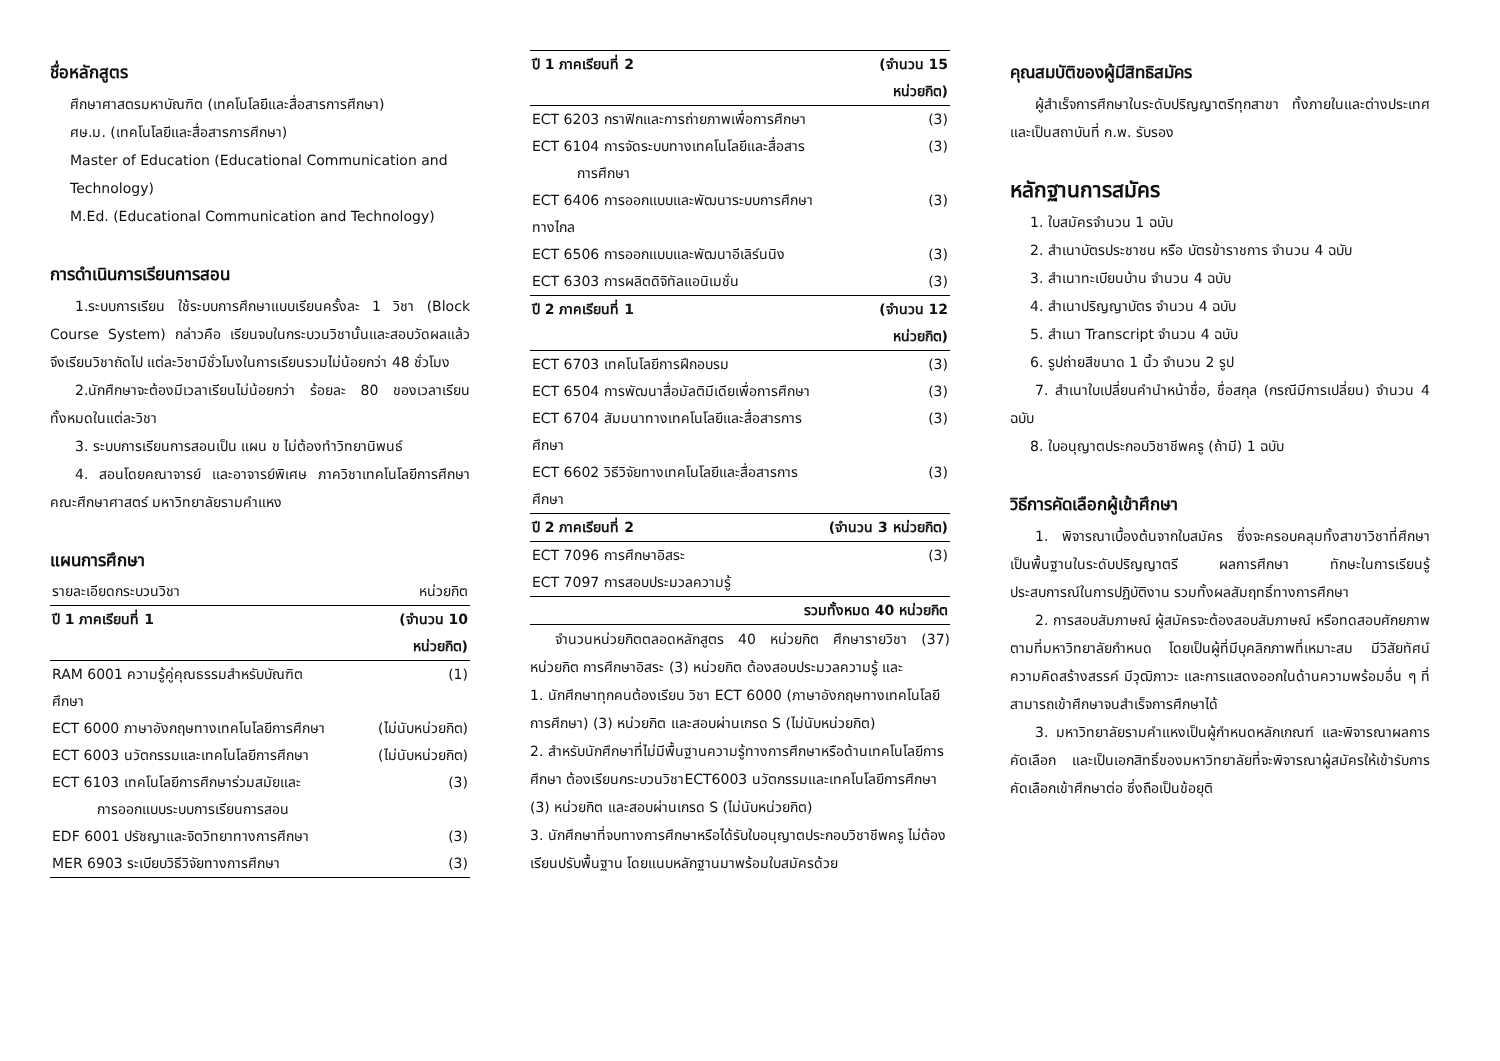ชื่อหลักสูตร
ศึกษาศาสตรมหาบัณฑิต (เทคโนโลยีและสื่อสารการศึกษา)
ศษ.ม. (เทคโนโลยีและสื่อสารการศึกษา)
Master of Education (Educational Communication and Technology)
M.Ed. (Educational Communication and Technology)
การดำเนินการเรียนการสอน
1.ระบบการเรียน ใช้ระบบการศึกษาแบบเรียนครั้งละ 1 วิชา (Block Course System) กล่าวคือ เรียนจบในกระบวนวิชานั้นและสอบวัดผลแล้วจึงเรียนวิชาถัดไป แต่ละวิชามีชั่วโมงในการเรียนรวมไม่น้อยกว่า 48 ชั่วโมง
2.นักศึกษาจะต้องมีเวลาเรียนไม่น้อยกว่า ร้อยละ 80 ของเวลาเรียนทั้งหมดในแต่ละวิชา
3. ระบบการเรียนการสอนเป็น แผน ข ไม่ต้องทำวิทยานิพนธ์
4. สอนโดยคณาจารย์ และอาจารย์พิเศษ ภาควิชาเทคโนโลยีการศึกษา คณะศึกษาศาสตร์ มหาวิทยาลัยรามคำแหง
แผนการศึกษา
| รายละเอียดกระบวนวิชา | หน่วยกิต |
| ปี 1 ภาคเรียนที่ 1 | (จำนวน 10 หน่วยกิต) |
| RAM 6001 ความรู้คู่คุณธรรมสำหรับบัณฑิตศึกษา | (1) |
| ECT 6000 ภาษาอังกฤษทางเทคโนโลยีการศึกษา | (ไม่นับหน่วยกิต) |
| ECT 6003 นวัตกรรมและเทคโนโลยีการศึกษา | (ไม่นับหน่วยกิต) |
| ECT 6103 เทคโนโลยีการศึกษาร่วมสมัยและ การออกแบบระบบการเรียนการสอน | (3) |
| EDF 6001 ปรัชญาและจิตวิทยาทางการศึกษา | (3) |
| MER 6903 ระเบียบวิธีวิจัยทางการศึกษา | (3) |
| ปี 1 ภาคเรียนที่ 2 | (จำนวน 15 หน่วยกิต) |
| --- | --- |
| ECT 6203 กราฟิกและการถ่ายภาพเพื่อการศึกษา | (3) |
| ECT 6104 การจัดระบบทางเทคโนโลยีและสื่อสาร การศึกษา | (3) |
| ECT 6406 การออกแบบและพัฒนาระบบการศึกษาทางไกล | (3) |
| ECT 6506 การออกแบบและพัฒนาอีเลิร์นนิง | (3) |
| ECT 6303 การผลิตดิจิทัลแอนิเมชั่น | (3) |
| ปี 2 ภาคเรียนที่ 1 | (จำนวน 12 หน่วยกิต) |
| ECT 6703 เทคโนโลยีการฝึกอบรม | (3) |
| ECT 6504 การพัฒนาสื่อมัลติมีเดียเพื่อการศึกษา | (3) |
| ECT 6704 สัมมนาทางเทคโนโลยีและสื่อสารการศึกษา | (3) |
| ECT 6602 วิธีวิจัยทางเทคโนโลยีและสื่อสารการศึกษา | (3) |
| ปี 2 ภาคเรียนที่ 2 | (จำนวน 3 หน่วยกิต) |
| ECT 7096 การศึกษาอิสระ | (3) |
| ECT 7097 การสอบประมวลความรู้ | |
| รวมทั้งหมด 40 หน่วยกิต | |
จำนวนหน่วยกิตตลอดหลักสูตร 40 หน่วยกิต ศึกษารายวิชา (37) หน่วยกิต การศึกษาอิสระ (3) หน่วยกิต ต้องสอบประมวลความรู้ และ
1. นักศึกษาทุกคนต้องเรียน วิชา ECT 6000 (ภาษาอังกฤษทางเทคโนโลยีการศึกษา) (3) หน่วยกิต และสอบผ่านเกรด S (ไม่นับหน่วยกิต)
2. สำหรับนักศึกษาที่ไม่มีพื้นฐานความรู้ทางการศึกษาหรือด้านเทคโนโลยีการศึกษา ต้องเรียนกระบวนวิชาECT6003 นวัตกรรมและเทคโนโลยีการศึกษา (3) หน่วยกิต และสอบผ่านเกรด S (ไม่นับหน่วยกิต)
3. นักศึกษาที่จบทางการศึกษาหรือได้รับใบอนุญาตประกอบวิชาชีพครู ไม่ต้องเรียนปรับพื้นฐาน โดยแนบหลักฐานมาพร้อมใบสมัครด้วย
คุณสมบัติของผู้มีสิทธิสมัคร
ผู้สำเร็จการศึกษาในระดับปริญญาตรีทุกสาขา ทั้งภายในและต่างประเทศ และเป็นสถาบันที่ ก.พ. รับรอง
หลักฐานการสมัคร
1. ใบสมัครจำนวน 1 ฉบับ
2. สำเนาบัตรประชาชน หรือ บัตรข้าราชการ จำนวน 4 ฉบับ
3. สำเนาทะเบียนบ้าน จำนวน 4 ฉบับ
4. สำเนาปริญญาบัตร จำนวน 4 ฉบับ
5. สำเนา Transcript จำนวน 4 ฉบับ
6. รูปถ่ายสีขนาด 1 นิ้ว จำนวน 2 รูป
7. สำเนาใบเปลี่ยนคำนำหน้าชื่อ, ชื่อสกุล (กรณีมีการเปลี่ยน) จำนวน 4 ฉบับ
8. ใบอนุญาตประกอบวิชาชีพครู (ถ้ามี) 1 ฉบับ
วิธีการคัดเลือกผู้เข้าศึกษา
1. พิจารณาเบื้องต้นจากใบสมัคร ซึ่งจะครอบคลุมทั้งสาขาวิชาที่ศึกษาเป็นพื้นฐานในระดับปริญญาตรี ผลการศึกษา ทักษะในการเรียนรู้ ประสบการณ์ในการปฏิบัติงาน รวมทั้งผลสัมฤทธิ์ทางการศึกษา
2. การสอบสัมภาษณ์ ผู้สมัครจะต้องสอบสัมภาษณ์ หรือทดสอบศักยภาพตามที่มหาวิทยาลัยกำหนด โดยเป็นผู้ที่มีบุคลิกภาพที่เหมาะสม มีวิสัยทัศน์ ความคิดสร้างสรรค์ มีวุฒิภาวะ และการแสดงออกในด้านความพร้อมอื่น ๆ ที่สามารถเข้าศึกษาจนสำเร็จการศึกษาได้
3. มหาวิทยาลัยรามคำแหงเป็นผู้กำหนดหลักเกณฑ์ และพิจารณาผลการคัดเลือก และเป็นเอกสิทธิ์ของมหาวิทยาลัยที่จะพิจารณาผู้สมัครให้เข้ารับการคัดเลือกเข้าศึกษาต่อ ซึ่งถือเป็นข้อยุติ